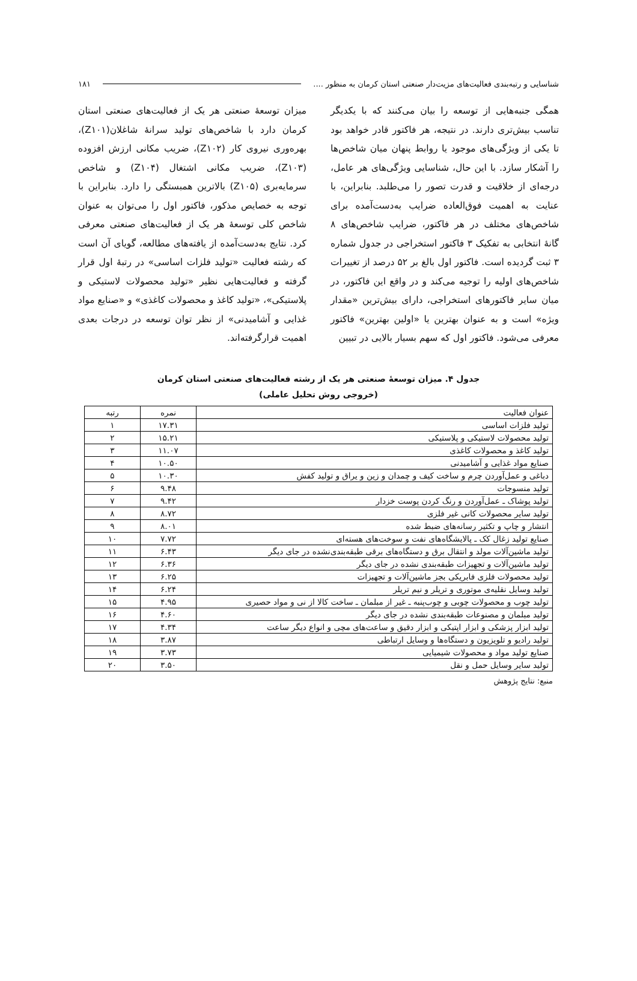شناسایی و رتبه‌بندی فعالیت‌های مزیت‌دار صنعتی استان کرمان به منظور .... ۱۸۱
همگی جنبه‌هایی از توسعه را بیان می‌کنند که با یکدیگر تناسب بیش‌تری دارند. در نتیجه، هر فاکتور قادر خواهد بود تا یکی از ویژگی‌های موجود یا روابط پنهان میان شاخص‌ها را آشکار سازد. با این حال، شناسایی ویژگی‌های هر عامل، درجه‌ای از خلاقیت و قدرت تصور را می‌طلبد. بنابراین، با عنایت به اهمیت فوق‌العاده ضرایب به‌دست‌آمده برای شاخص‌های مختلف در هر فاکتور، ضرایب شاخص‌های ۸ گانهٔ انتخابی به تفکیک ۳ فاکتور استخراجی در جدول شماره ۳ ثبت گردیده است. فاکتور اول بالغ بر ۵۲ درصد از تغییرات شاخص‌های اولیه را توجیه می‌کند و در واقع این فاکتور، در میان سایر فاکتورهای استخراجی، دارای بیش‌ترین «مقدار ویژه» است و به عنوان بهترین یا «اولین بهترین» فاکتور معرفی می‌شود. فاکتور اول که سهم بسیار بالایی در تبیین
میزان توسعهٔ صنعتی هر یک از فعالیت‌های صنعتی استان کرمان دارد با شاخص‌های تولید سرانهٔ شاغلان(Z۱۰۱)، بهره‌وری نیروی کار (Z۱۰۲)، ضریب مکانی ارزش افزوده (Z۱۰۳)، ضریب مکانی اشتغال (Z۱۰۴) و شاخص سرمایه‌بری (Z۱۰۵) بالاترین همبستگی را دارد. بنابراین با توجه به خصایص مذکور، فاکتور اول را می‌توان به عنوان شاخص کلی توسعهٔ هر یک از فعالیت‌های صنعتی معرفی کرد. نتایج به‌دست‌آمده از یافته‌های مطالعه، گویای آن است که رشته فعالیت «تولید فلزات اساسی» در رتبهٔ اول قرار گرفته و فعالیت‌هایی نظیر «تولید محصولات لاستیکی و پلاستیکی»، «تولید کاغذ و محصولات کاغذی» و «صنایع مواد غذایی و آشامیدنی» از نظر توان توسعه در درجات بعدی اهمیت قرارگرفته‌اند.
جدول ۴. میزان توسعهٔ صنعتی هر یک از رشته فعالیت‌های صنعتی استان کرمان
(خروجی روش تحلیل عاملی)
| عنوان فعالیت | نمره | رتبه |
| --- | --- | --- |
| تولید فلزات اساسی | ۱۷.۳۱ | ۱ |
| تولید محصولات لاستیکی و پلاستیکی | ۱۵.۲۱ | ۲ |
| تولید کاغذ و محصولات کاغذی | ۱۱.۰۷ | ۳ |
| صنایع مواد غذایی و آشامیدنی | ۱۰.۵۰ | ۴ |
| دباغی و عمل‌آوردن چرم و ساخت کیف و چمدان و زین و یراق و تولید کفش | ۱۰.۳۰ | ۵ |
| تولید منسوجات | ۹.۴۸ | ۶ |
| تولید پوشاک ـ عمل‌آوردن و رنگ کردن پوست خزدار | ۹.۴۲ | ۷ |
| تولید سایر محصولات کانی غیر فلزی | ۸.۷۲ | ۸ |
| انتشار و چاپ و تکثیر رسانه‌های ضبط شده | ۸.۰۱ | ۹ |
| صنایع تولید زغال کک ـ پالایشگاه‌های نفت و سوخت‌های هسته‌ای | ۷.۷۲ | ۱۰ |
| تولید ماشین‌آلات مولد و انتقال برق و دستگاه‌های برقی طبقه‌بندی‌نشده در جای دیگر | ۶.۴۳ | ۱۱ |
| تولید ماشین‌آلات و تجهیزات طبقه‌بندی نشده در جای دیگر | ۶.۳۶ | ۱۲ |
| تولید محصولات فلزی فابریکی بجز ماشین‌آلات و تجهیزات | ۶.۲۵ | ۱۳ |
| تولید وسایل نقلیه‌ی موتوری و تریلر و نیم تریلر | ۶.۲۴ | ۱۴ |
| تولید چوب و محصولات چوبی و چوب‌پنبه ـ غیر از مبلمان ـ ساخت کالا از نی و مواد حصیری | ۴.۹۵ | ۱۵ |
| تولید مبلمان و مصنوعات طبقه‌بندی نشده در جای دیگر | ۴.۶۰ | ۱۶ |
| تولید ابزار پزشکی و ابزار اپتیکی و ابزار دقیق و ساعت‌های مچی و انواع دیگر ساعت | ۴.۳۴ | ۱۷ |
| تولید رادیو و تلویزیون و دستگاه‌ها و وسایل ارتباطی | ۳.۸۷ | ۱۸ |
| صنایع تولید مواد و محصولات شیمیایی | ۳.۷۳ | ۱۹ |
| تولید سایر وسایل حمل و نقل | ۳.۵۰ | ۲۰ |
منبع: نتایج پژوهش